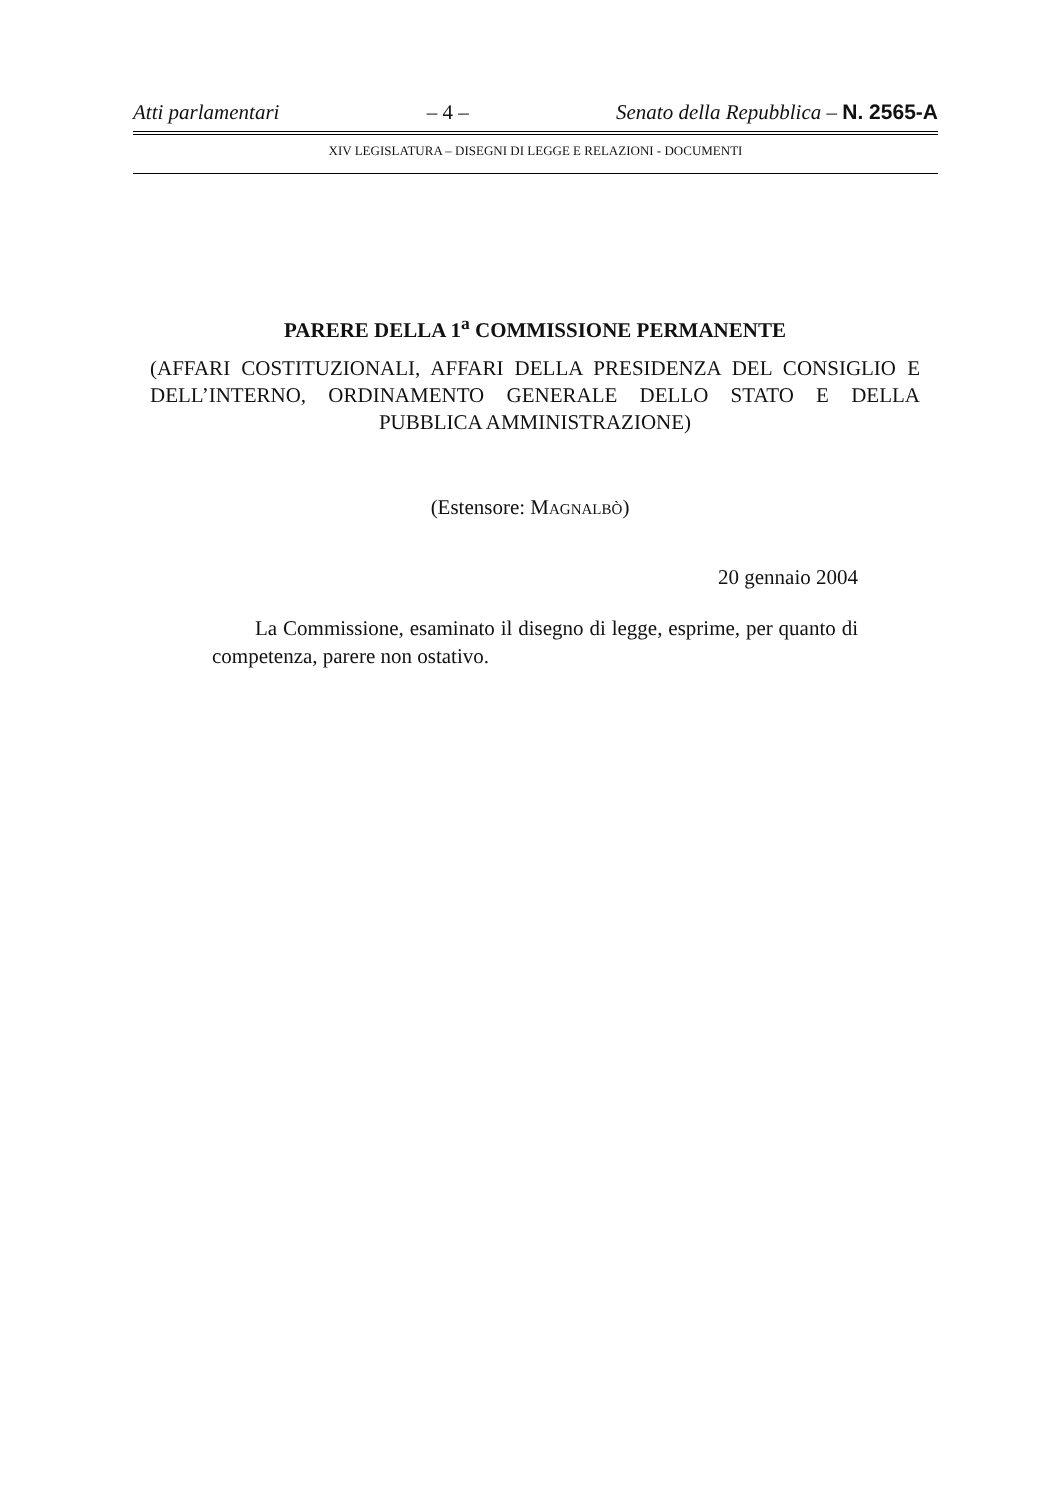Atti parlamentari – 4 – Senato della Repubblica – N. 2565-A
XIV LEGISLATURA – DISEGNI DI LEGGE E RELAZIONI - DOCUMENTI
PARERE DELLA 1<sup>a</sup> COMMISSIONE PERMANENTE
(AFFARI COSTITUZIONALI, AFFARI DELLA PRESIDENZA DEL CONSIGLIO E DELL’INTERNO, ORDINAMENTO GENERALE DELLO STATO E DELLA PUBBLICA AMMINISTRAZIONE)
(Estensore: MAGNALBÒ)
20 gennaio 2004
La Commissione, esaminato il disegno di legge, esprime, per quanto di competenza, parere non ostativo.